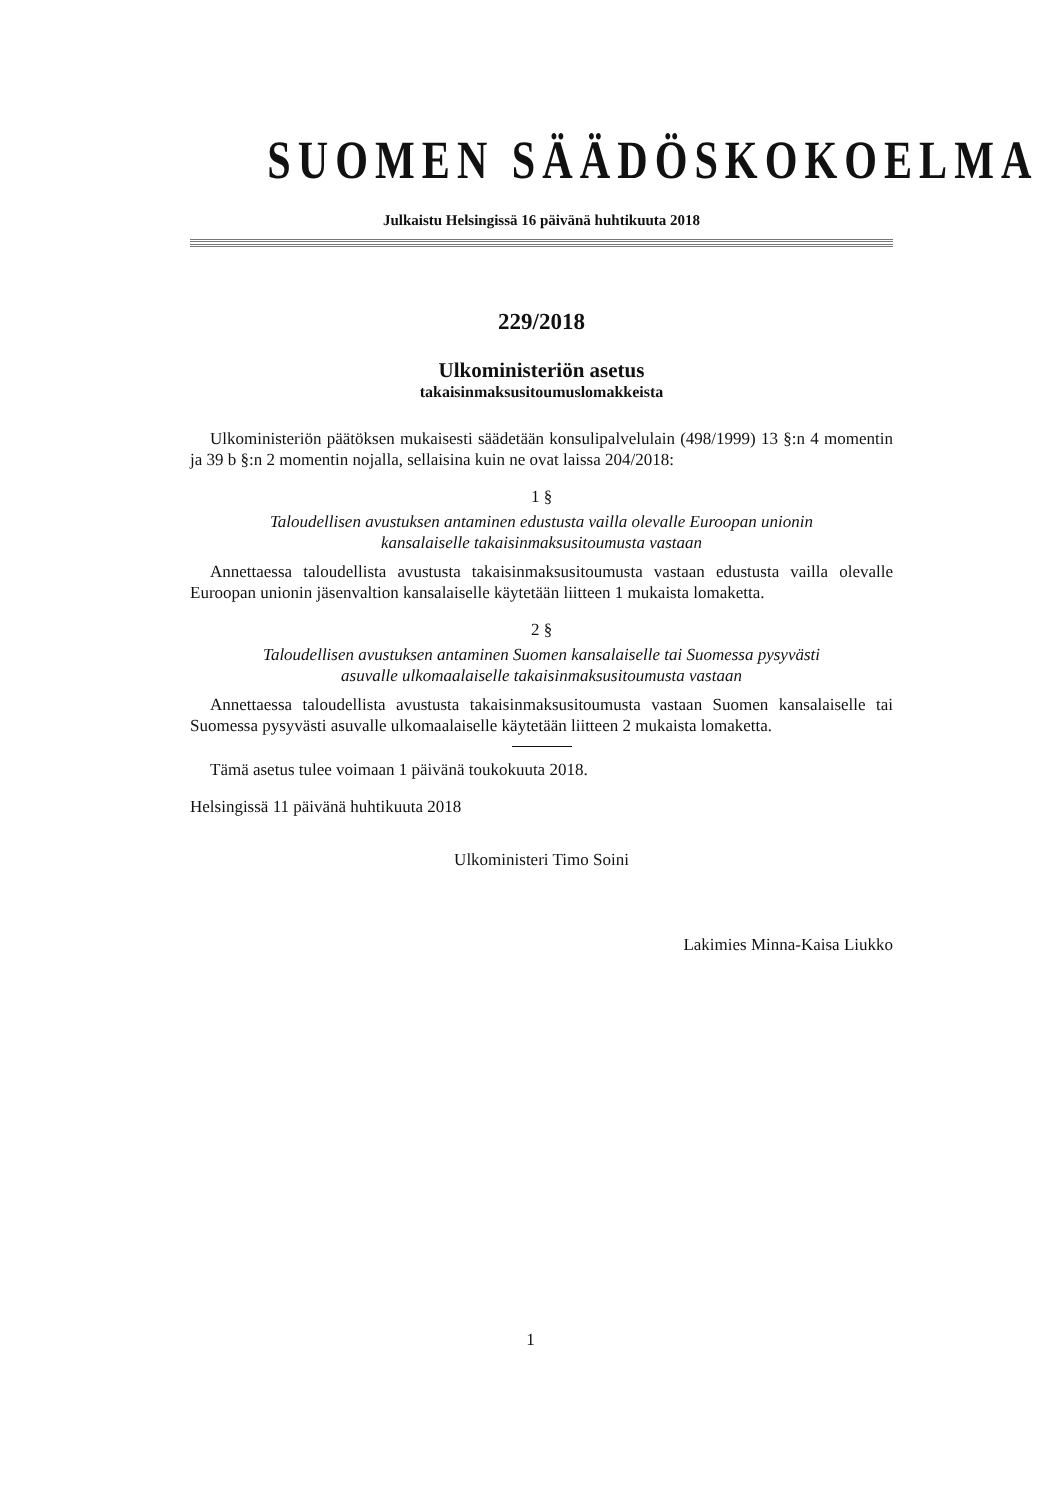SUOMEN SÄÄDÖSKOKOELMA
Julkaistu Helsingissä 16 päivänä huhtikuuta 2018
229/2018
Ulkoministeriön asetus
takaisinmaksusitoumuslomakkeista
Ulkoministeriön päätöksen mukaisesti säädetään konsulipalvelulain (498/1999) 13 §:n 4 momentin ja 39 b §:n 2 momentin nojalla, sellaisina kuin ne ovat laissa 204/2018:
1 §
Taloudellisen avustuksen antaminen edustusta vailla olevalle Euroopan unionin
kansalaiselle takaisinmaksusitoumusta vastaan
Annettaessa taloudellista avustusta takaisinmaksusitoumusta vastaan edustusta vailla olevalle Euroopan unionin jäsenvaltion kansalaiselle käytetään liitteen 1 mukaista lomaketta.
2 §
Taloudellisen avustuksen antaminen Suomen kansalaiselle tai Suomessa pysyvästi
asuvalle ulkomaalaiselle takaisinmaksusitoumusta vastaan
Annettaessa taloudellista avustusta takaisinmaksusitoumusta vastaan Suomen kansalaiselle tai Suomessa pysyvästi asuvalle ulkomaalaiselle käytetään liitteen 2 mukaista lomaketta.
Tämä asetus tulee voimaan 1 päivänä toukokuuta 2018.
Helsingissä 11 päivänä huhtikuuta 2018
Ulkoministeri Timo Soini
Lakimies Minna-Kaisa Liukko
1